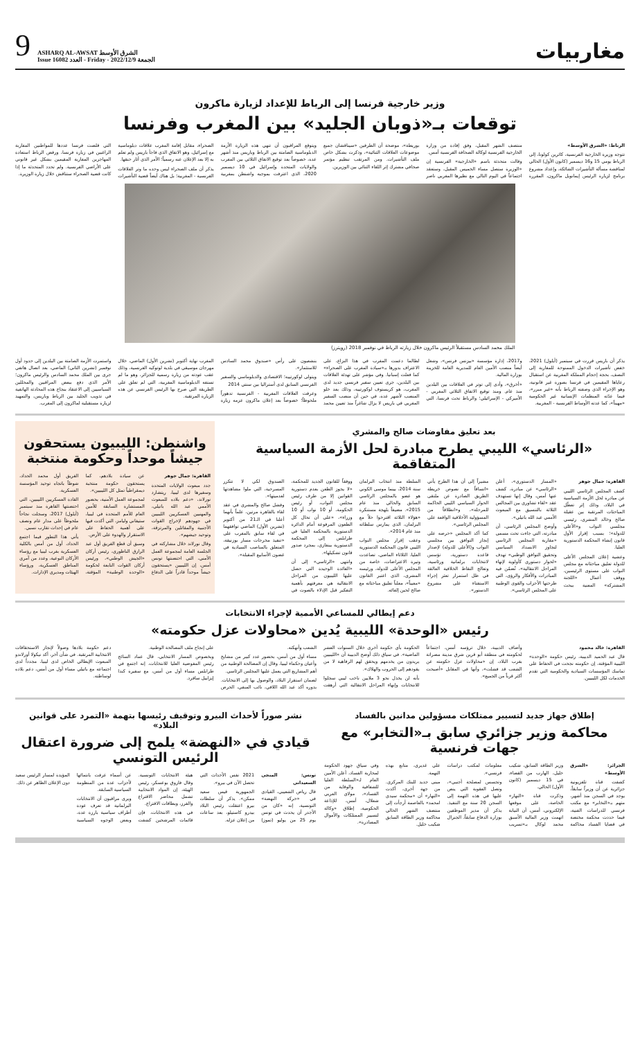مغاربيات
9
ASHARQ AL-AWSAT الشرق الأوسط
Issue 16082 العدد - Friday - 2022/12/9 الجمعة
وزير خارجية فرنسا إلى الرباط للإعداد لزيارة ماكرون
توقعات بـ«ذوبان الجليد» بين المغرب وفرنسا
الرباط: «الشرق الأوسط»
تتوجه وزيرة الخارجية الفرنسية، كاثرين كولونا، إلى الرباط يومي 15 و16 ديسمبر (كانون الأول) الحالي لمناقشة مسألة التأشيرات الشائكة، وإعداد مشروع برنامج لزيارة الرئيس إيمانويل ماكرون، المقررة منتصف الشهر المقبل، وفق إفادة من وزارة الخارجية الفرنسية لوكالة الصحافة الفرنسية أمس.
وقالت متحدثة باسم «الخارجية» الفرنسية إن «الوزيرة ستصل مساء الخميس المقبل، وستعقد اجتماعاً في اليوم التالي مع نظيرها المغربي ناصر بوريطة»، موضحة أن الطرفين «سيناقشان جميع موضوعات العلاقات الثنائية»، وذكرت بشكل خاص ملف التأشيرات. ومن المرتقب تنظيم مؤتمر صحافي مشترك إثر اللقاء الثنائي بين الوزيرين.
ويتوقع المراقبون أن تنهي هذه الزيارة الأزمة الدبلوماسية الصامتة بين الرباط وباريس منذ أشهر عدة، خصوصاً بعد توقيع الاتفاق الثلاثي بين المغرب والولايات المتحدة وإسرائيل في 10 ديسمبر 2020، الذي اعترفت بموجبه واشنطن بمغربية الصحراء، مقابل إقامة المغرب علاقات دبلوماسية مع إسرائيل، وهو الاتفاق الذي فاجأ باريس ولم تعلم به إلا بعد الإعلان عنه رسمياً؛ الأمر الذي أثار حنقها.
يذكر أن ملف الصحراء ليس وحده ما وتر العلاقات الفرنسية - المغربية؛ بل هناك أيضاً قضية التأشيرات التي قلصت فرنسا عددها للمواطنين المغاربة الراغبين في زيارة فرنسا، ورفض الرباط استعادة المهاجرين المغاربة المقيمين بشكل غير قانوني على الأراضي الفرنسية. ولم تحدد المتحدثة ما إذا كانت قضية الصحراء ستناقش خلال زيارة الوزيرة.
الملك محمد السادس مستقبلاً الرئيس ماكرون خلال زيارته الرباط في نوفمبر 2018 (رويترز)
يذكر أن باريس قررت في سبتمبر (أيلول) 2021، خفض تأشيرات الدخول الممنوحة للمغاربة إلى النصف، بحجة إحجام المملكة المغربية عن استقبال رعاياها المقيمين في فرنسا بصورة غير قانونية، وهو الإجراء الذي وصفته الرباط بأنه «غير مبرر»، فيما عدّته المنظمات الإنسانية غير الحكومية «مهيناً»، كما عدته الأوساط الفرنسية - المغربية.
و2017، إدارة مؤسسة «بيزنس فرنس»، وشغل أيضاً منصب الأمين العام للمديرية العامة للخزينة بوزارة المالية.
«أخرق»، وأدى إلى توتر في العلاقات بين البلدين منذ عام. ومنذ توقيع الاتفاق الثلاثي المغربي - الأميركي - الإسرائيلي؛ والرباط تحث فرنسا، التي لطالما دعمت المغرب في هذا النزاع، على الاعتراف بدورها بـ«سيادة المغرب على الصحراء» كما فعلت إسبانيا. وفي مؤشر على تهدئة العلاقات بين البلدين، جرى تعيين سفير فرنسي جديد لدى المغرب، هو كريستوف لوكورتييه، وذلك بعد خلو المنصب لأشهر عدة، في حين أن منصب السفير المغربي في باريس لا يزال شاغراً منذ تعيين محمد بنشعبون على رأس «صندوق محمد السادس للاستثمار».
ويتولى لوكورتييه؛ الاقتصادي والدبلوماسي والسفير الفرنسي السابق لدى أستراليا بين سنتي 2014
وعرفت العلاقات المغربية - الفرنسية تدهوراً ملحوظاً؛ خصوصاً بعد إعلان ماكرون عزمه زيارة المغرب نهاية أكتوبر (تشرين الأول) الماضي، خلال مهرجان موسيقي في بلدية لوتوكيه الفرنسية، وذلك عقب عودته من زيارة رسمية للجزائر، وهو ما لم تستغه الدبلوماسية المغربية، التي لم تعلق على الطريقة التي صرح بها الرئيس الفرنسي عن هذه الزيارة المرتقبة.
واستمرت الأزمة الصامتة بين البلدين إلى حدود أول نوفمبر (تشرين الثاني) الماضي، بعد اتصال هاتفي جرى بين الملك محمد السادس والرئيس ماكرون؛ الأمر الذي دفع ببعض المراقبين والمحللين السياسيين إلى الاعتقاد بنجاح هذه المحادثة الهاتفية في تذويب الجليد بين الرباط وباريس، والتمهيد لزيارة مستقبلية لماكرون إلى المغرب.
بعد تعليق مفاوضات صالح والمشري
«الرئاسي» الليبي يطرح مبادرة لحل الأزمة السياسية المتفاقمة
القاهرة: جمال جوهر
كشف المجلس الرئاسي الليبي عن مبادرة لحل الأزمة السياسية في البلاد، وذلك إثر تعطّل المباحثات المرتقبة بين عقيلة صالح وخالد المشري، رئيسي مجلسي النواب و«الأعلى للدولة»؛ بسبب إقرار الأول قانون إنشاء المحكمة الدستورية العليا.
وعشية إعلان المجلس الأعلى للدولة تعليق مباحثاته مع مجلس النواب على مستوى الرئيسين، ووقف أعمال «اللجنة المشتركة» المعنية ببحث «المسار الدستوري»، أعلن «الرئاسي» عن مبادرة، كشف عنها أمس، وقال إنها تستهدف عقد «لقاء تشاوري بين المجالس الثلاثة بالتنسيق مع المبعوث الأممي عبد الله باتيلي».
وأوضح المجلس الرئاسي، أن مبادرته، التي جاءت تحت مسمى «مقاربة المجلس الرئاسي لتجاوز الانسداد السياسي وتحقيق التوافق الوطني» تهدف «لحوار دستوري كأولوية لإنهاء المراحل الانتقالية»، تُضمّن فيه المبادرات والأفكار والرؤى، التي طرحتها الأحزاب والقوى الوطنية على المجلس الرئاسي».
مشيراً إلى أن هذا الطرح يأتي «اتساقاً مع نصوص خريطة الطريق الصادرة عن ملتقى الحوار السياسي الليبي الحاكمة للمرحلة»، و«انطلاقاً من المسؤولية الأخلاقية الواقعة على المجلس الرئاسي».
كما أكد المجلس «حرصه على إنجاز التوافق بين مجلسي النواب و(الأعلى للدولة) لإصدار قاعدة دستورية، تؤسس لانتخابات برلمانية ورئاسية، وتعالج النقاط الخلافية العالقة في ظل استمرار تعثر إجراء الاستفتاء على مشروع الدستور».
السلطة منذ انتخاب البرلمان سنة 2014، بينما موسى الكوني هو عضو بالمجلس الرئاسي السابق والحالي منذ عام 2015». مضيفاً بلهجة مستنكرة «هؤلاء الثلاثة اقترحوا حلاً مع البرلمان، الذي يمارس سلطاته منذ عام 2014».
وعقب إقرار مجلس النواب الليبي قانون المحكمة الدستورية العليا، الثلاثاء الماضي، تصاعدت وتيرة الاعتراضات، خاصة من المجلس الأعلى للدولة، ورئيسه المشري، الذي اعتبر القانون «معيباً»، معلناً تعليق مباحثاته مع صالح لحين إلغائه.
ووفقاً للقانون الجديد للمحكمة، «لا يجوز الطعن بعدم دستورية القوانين إلا من طرف رئيس مجلس النواب، أو رئيس الحكومة، أو 10 نواب أو 10 وزراء»، «على أن تحال كل الطعون المرفوعة أمام الدائرة الدستورية بالمحكمة العليا في طرابلس إلى المحكمة الدستورية ببنغازي، بمجرد صدور قانون تشكيلها».
وانتهى «الرئاسي» إلى أن «الفائدة الوحيدة التي حصل عليها الليبيون من المراحل الانتقالية هي معرفتهم بأهمية التفكير قبل الإدلاء بالصوت في الصندوق لكي لا تتكرر المسرحية، التي ملوا مشاهدتها لعدميتها».
وفشل صالح والمشري في عقد لقاء بالقاهرة مرتين، علماً بأنهما أعلنا في الـ21 من أكتوبر (تشرين الأول) الماضي توافقهما في لقاء سابق بالمغرب على «تنفيذ مخرجات مسار بوزنيقة، المتعلق بالمناصب السيادية في غضون الأسابيع المقبلة».
واشنطن: الليبيون يستحقون جيشاً موحداً وحكومة منتخبة
القاهرة: جمال جوهر
جدد مبعوث الولايات المتحدة وسفيرها لدى ليبيا، ريتشارد نورلاند، «دعم بلاده للمبعوث الأممي عبد الله باتيلي، والمهنيين العسكريين الليبيين في جهودهم لإخراج القوات الأجنبية والمقاتلين والمرتزقة، وتوحيد جيشهم».
وقال نورلاند خلال مشاركته في الجلسة العامة لمجموعة العمل الأمني، التي احتضنتها تونس أمس، إن الليبيين «يستحقون جيشاً موحداً قادراً على الدفاع عن سيادة بلادهم، كما يستحقون حكومة منتخبة ديمقراطياً تمثل كل الليبيين».
لمجموعة العمل الأمنية، بحضور المستشارة السابقة للأمين العام للأمم المتحدة في ليبيا، ستيفاني وليامز، التي أكدت فيها على أهمية الحفاظ على الاستقرار والهدوء على الأرض.
وسبق أن قطع الفريق أول عبد الرازق الناظوري، رئيس أركان «الجيش الوطني»، ورئيس أركان القوات التابعة لحكومة «الوحدة الوطنية» المؤقتة، الفريق أول محمد الحداد، شوطاً باتجاه توحيد المؤسسة العسكرية.
القادة العسكريين الليبيين، التي احتضنتها القاهرة منذ سبتمبر (أيلول) 2017، وسجلت نجاحاً ملحوظاً على مدار عام ونصف عام في إحداث تقارب نسبي.
يأتي هذا التطور فيما اجتمع الحداد، أول من أمس بالكلية العسكرية بغرب ليبيا مع رؤساء الأركان النوعية، وعدد من آمري المناطق العسكرية، ورؤساء الهيئات ومديري الإدارات.
دعم إيطالي للمساعي الأممية لإجراء الانتخابات
رئيس «الوحدة» الليبية يُدين «محاولات عزل حكومته»
القاهرة: خالد محمود
قال عبد الحميد الدبيبة، رئيس حكومة «الوحدة» الليبية المؤقتة، إن حكومته نجحت في الحفاظ على تماسك المؤسسات السيادية والحكومية التي تقدم الخدمات لكل الليبيين.
وأضاف الدبيبة، خلال ترؤسه أمس، اجتماعاً لحكومته في منطقة أبو قرين شرق مدينة مصراتة بغرب البلاد، إن «محاولات عزل حكومته عن الشعب قد فشلت»، وأنها في المقابل «أصبحت أكثر قرباً من الجميع».
الحكومة بأي حكومة أخرى خلال السنوات العشر الماضية». في سياق ذلك أوضح الدبيبة أن «الليبيين يريدون من يخدمهم ويحقق لهم الرفاهية لا من يقودهم إلى الحروب والهلاك».
بأنه لن يخذل نحو 3 ملايين ناخب ليبي سجلوا للانتخابات وإنهاء المراحل الانتقالية التي أرهقت الشعب وأنهكته.
مساء أول من أمس، بحضور عدد كبير من مشايخ وأعيان وحكماء ليبيا، وقال إن المصالحة الوطنية من أهم المشاريع التي يعمل عليها المجلس الرئاسي.
لضمان استقرار البلاد، والوصول بها إلى الانتخابات. بدوره أكد عبد الله اللافي، نائب المنفي، الحرص على إنجاح ملف المصالحة الوطنية.
وبخصوص المسار الانتخابي، قال عماد السائح رئيس المفوضية العليا للانتخابات، إنه اجتمع في طرابلس مساء أول من أمس، مع سفيرة كندا إيزابيل سافرد.
دعم حكومة بلادها وصولاً لإنجاز الاستحقاقات الانتخابية المرتقبة. في شأن آخر، أكد نيكولا أورلاندو المبعوث الإيطالي الخاص لدى ليبيا، مجدداً لدى اجتماعه مع باتيلي مساء أول من أمس، دعم بلاده لوساطته.
إطلاق جهاز جديد لتسيير ممتلكات مسؤولين مدانين بالفساد
محاكمة وزير جزائري سابق بـ«التخابر» مع جهات فرنسية
الجزائر: «الشرق الأوسط»
كشفت قناة تلفزيونية جزائرية عن أن وزيراً سابقاً، يوجد في السجن منذ أشهر، متهم بـ«التخابر» مع مكتب فرنسي للدراسات الفنية، فيما حددت محكمة مختصة في قضايا الفساد محاكمة وزير الطاقة السابق، شكيب خليل، الهارب من القضاء، في 15 ديسمبر (كانون الأول) الحالي.
وذكرت قناة «النهار» الخاصة، على موقعها الإلكتروني، أمس، أن النيابة اتهمت وزير المالية الأسبق محمد لوكال بـ«تسريب معلومات لمكتب دراسات فرنسي».
وتجسس لمصلحة أجنبي»، وتصل العقوبة التي ينص عليها في هذه التهمة إلى السجن 20 سنة مع التنفيذ. يذكر أن مدير الموظفين بوزارة الدفاع سابقاً، الجنرال علي غديري، متابع بهذه التهمة.
مبنى جديد للبنك المركزي. من جهة أخرى، أكدت «النهار» أن «محكمة سيدي امحمد» بالعاصمة أرجأت إلى منتصف الشهر الحالي محاكمة وزير الطاقة السابق شكيب خليل.
وفي سياق جهود الحكومة لمحاربة الفساد، أعلن الأمين العام لـ«السلطة العليا للشفافية والوقاية من الفساد»، مولاي العربي شعلال، أمس، للإذاعة الحكومية، إطلاق «وكالة لتسيير الممتلكات والأموال المصادرة».
نشر صوراً لأحداث البيرو وتوقيف رئيسها بتهمة «التمرد على قوانين البلاد»
قيادي في «النهضة» يلمح إلى ضرورة اعتقال الرئيس التونسي
تونس: المنجي السعيداني
قال رياض الشعيبي، القيادي في «حركة النهضة» التونسية، إنه «كان من الأجدر أن يحدث في تونس يوم 25 من يوليو (تموز) 2021 نفس الأحداث التي تحصل الآن في بيرو».
الجمهورية قيس سعيد ممكن». يذكر أن سلطات بيرو اعتقلت رئيس البلاد بيدرو كاستيلو، بعد ساعات من إعلان عزله.
هيئة الانتخابات التونسية. وقال فاروق بوعسكر، رئيس الهيئة، إن المواد الانتخابية تشمل محاضر الاقتراع والفرز، وبطاقات الاقتراع.
في هذه الانتخابات، فإن قائمات المرشحين كشفت عن أسماء عرفت بانتمائها لأحزاب عدة من المنظومة السياسية السابقة.
ويرى مراقبون أن الانتخابات البرلمانية قد تعرف عودة أطراف سياسية بارزة عدة، وبعض الوجوه السياسية المؤيدة لمسار الرئيس سعيد دون الإعلان الظاهر عن ذلك.